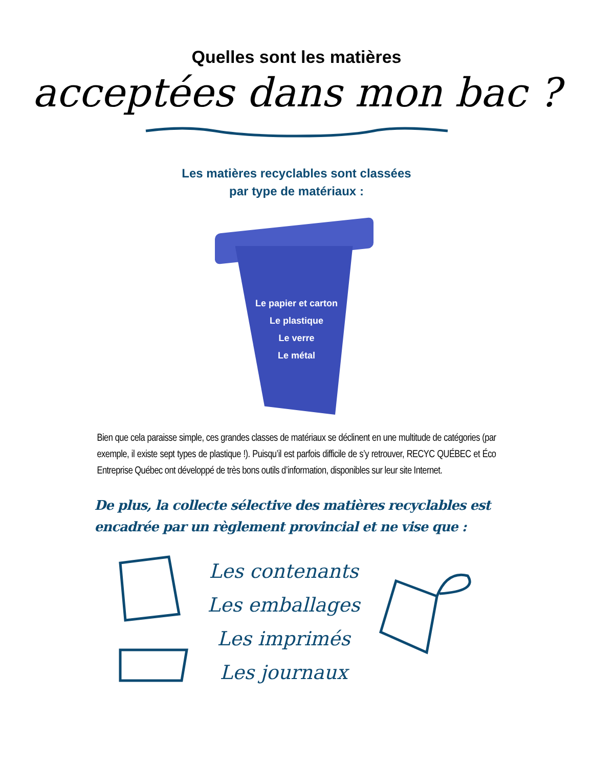Quelles sont les matières
acceptées dans mon bac ?
Les matières recyclables sont classées
par type de matériaux :
Le papier et carton
Le plastique
Le verre
Le métal
Bien que cela paraisse simple, ces grandes classes de matériaux se déclinent en une multitude de catégories (par exemple, il existe sept types de plastique !). Puisqu’il est parfois difficile de s’y retrouver, RECYC QUÉBEC et Éco Entreprise Québec ont développé de très bons outils d’information, disponibles sur leur site Internet.
De plus, la collecte sélective des matières recyclables est encadrée par un règlement provincial et ne vise que :
Les contenants
Les emballages
Les imprimés
Les journaux